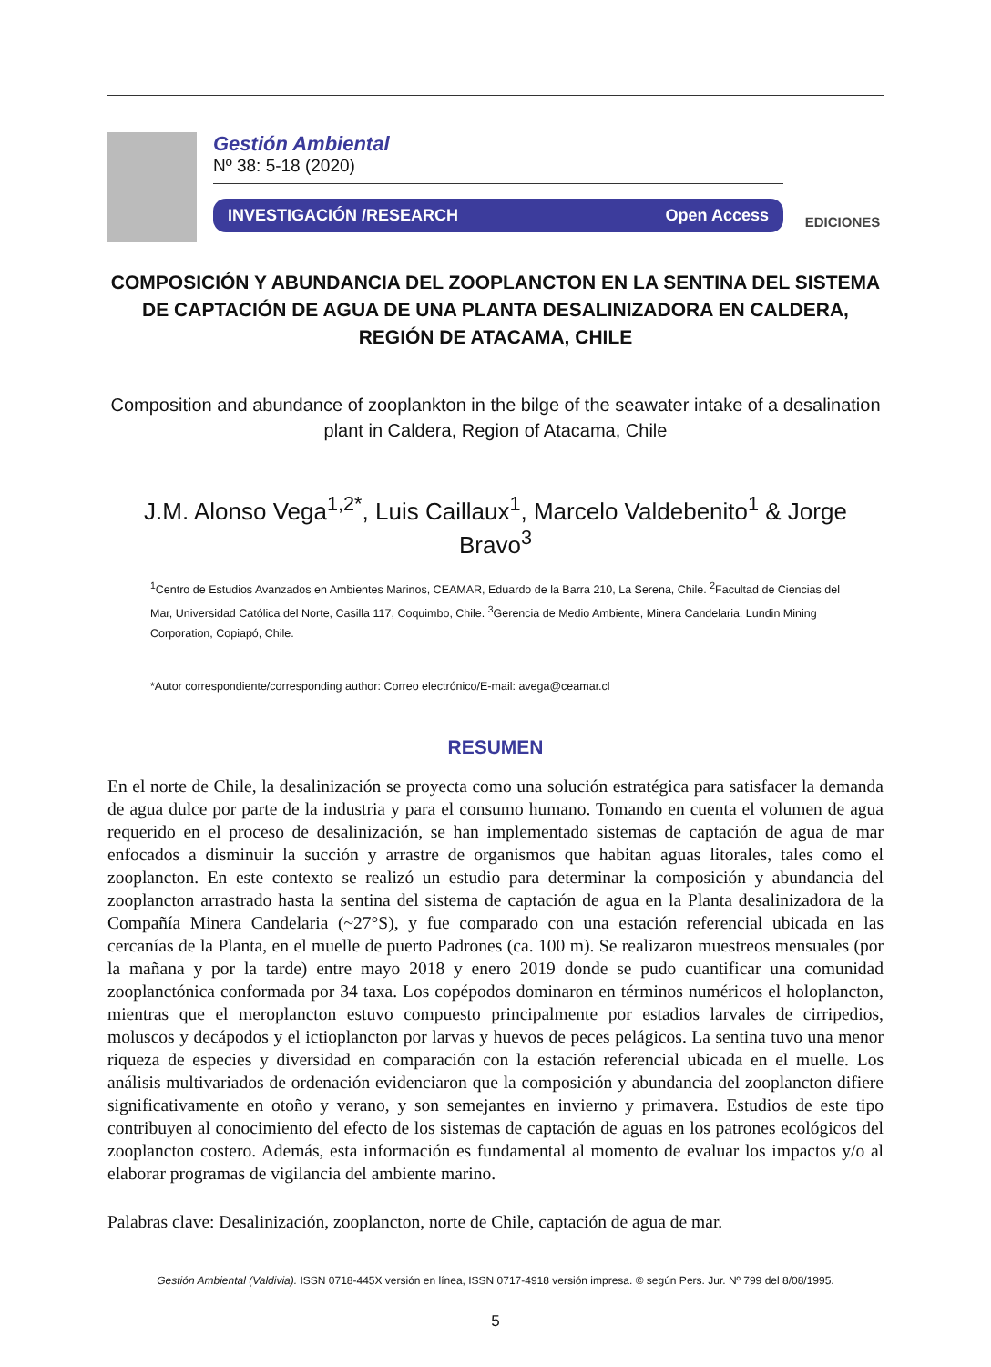Gestión Ambiental
Nº 38: 5-18 (2020)
INVESTIGACIÓN /RESEARCH Open Access
EDICIONES
COMPOSICIÓN Y ABUNDANCIA DEL ZOOPLANCTON EN LA SENTINA DEL SISTEMA DE CAPTACIÓN DE AGUA DE UNA PLANTA DESALINIZADORA EN CALDERA, REGIÓN DE ATACAMA, CHILE
Composition and abundance of zooplankton in the bilge of the seawater intake of a desalination plant in Caldera, Region of Atacama, Chile
J.M. Alonso Vega<sup>1,2*</sup>, Luis Caillaux<sup>1</sup>, Marcelo Valdebenito<sup>1</sup> & Jorge Bravo<sup>3</sup>
<sup>1</sup> Centro de Estudios Avanzados en Ambientes Marinos, CEAMAR, Eduardo de la Barra 210, La Serena, Chile. <sup>2</sup>Facultad de Ciencias del Mar, Universidad Católica del Norte, Casilla 117, Coquimbo, Chile. <sup>3</sup>Gerencia de Medio Ambiente, Minera Candelaria, Lundin Mining Corporation, Copiapó, Chile.
*Autor correspondiente/corresponding author: Correo electrónico/E-mail: avega@ceamar.cl
RESUMEN
En el norte de Chile, la desalinización se proyecta como una solución estratégica para satisfacer la demanda de agua dulce por parte de la industria y para el consumo humano. Tomando en cuenta el volumen de agua requerido en el proceso de desalinización, se han implementado sistemas de captación de agua de mar enfocados a disminuir la succión y arrastre de organismos que habitan aguas litorales, tales como el zooplancton. En este contexto se realizó un estudio para determinar la composición y abundancia del zooplancton arrastrado hasta la sentina del sistema de captación de agua en la Planta desalinizadora de la Compañía Minera Candelaria (~27°S), y fue comparado con una estación referencial ubicada en las cercanías de la Planta, en el muelle de puerto Padrones (ca. 100 m). Se realizaron muestreos mensuales (por la mañana y por la tarde) entre mayo 2018 y enero 2019 donde se pudo cuantificar una comunidad zooplanctónica conformada por 34 taxa. Los copépodos dominaron en términos numéricos el holoplancton, mientras que el meroplancton estuvo compuesto principalmente por estadios larvales de cirripedios, moluscos y decápodos y el ictioplancton por larvas y huevos de peces pelágicos. La sentina tuvo una menor riqueza de especies y diversidad en comparación con la estación referencial ubicada en el muelle. Los análisis multivariados de ordenación evidenciaron que la composición y abundancia del zooplancton difiere significativamente en otoño y verano, y son semejantes en invierno y primavera. Estudios de este tipo contribuyen al conocimiento del efecto de los sistemas de captación de aguas en los patrones ecológicos del zooplancton costero. Además, esta información es fundamental al momento de evaluar los impactos y/o al elaborar programas de vigilancia del ambiente marino.
Palabras clave: Desalinización, zooplancton, norte de Chile, captación de agua de mar.
Gestión Ambiental (Valdivia). ISSN 0718-445X versión en línea, ISSN 0717-4918 versión impresa. © según Pers. Jur. Nº 799 del 8/08/1995.
5